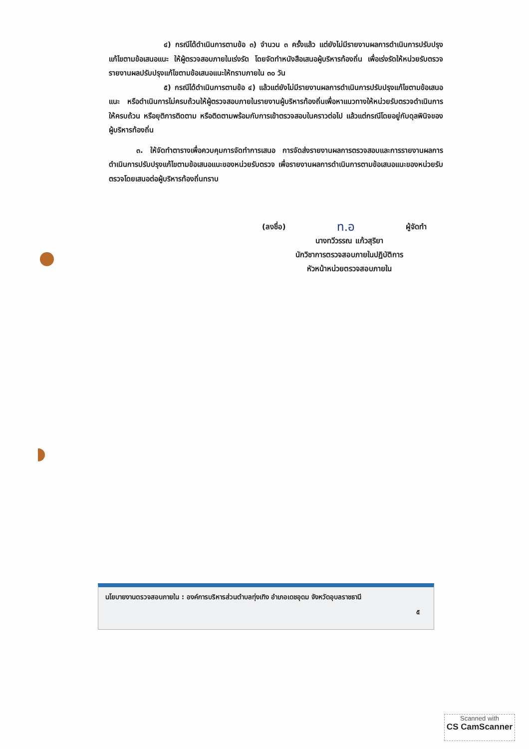๔) กรณีได้ดำเนินการตามข้อ ๓) จำนวน ๓ ครั้งแล้ว แต่ยังไม่มีรายงานผลการดำเนินการปรับปรุงแก้ไขตามข้อเสนอแนะ ให้ผู้ตรวจสอบภายในเร่งรัด โดยจัดทำหนังสือเสนอผู้บริหารท้องถิ่น เพื่อเร่งรัดให้หน่วยรับตรวจรายงานผลปรับปรุงแก้ไขตามข้อเสนอแนะให้ทราบภายใน ๓๐ วัน
๕) กรณีได้ดำเนินการตามข้อ ๔) แล้วแต่ยังไม่มีรายงานผลการดำเนินการปรับปรุงแก้ไขตามข้อเสนอแนะ หรือดำเนินการไม่ครบถ้วนให้ผู้ตรวจสอบภายในรายงานผู้บริหารท้องถิ่นเพื่อหาแนวทางให้หน่วยรับตรวจดำเนินการให้ครบถ้วน หรือยุติการติดตาม หรือติดตามพร้อมกับการเข้าตรวจสอบในคราวต่อไป แล้วแต่กรณีโดยอยู่กับดุลพินิจของผู้บริหารท้องถิ่น
๓. ให้จัดทำตารางเพื่อควบคุมการจัดทำการเสนอ การจัดส่งรายงานผลการตรวจสอบและการรายงานผลการดำเนินการปรับปรุงแก้ไขตามข้อเสนอแนะของหน่วยรับตรวจ เพื่อรายงานผลการดำเนินการตามข้อเสนอแนะของหน่วยรับตรวจโดยเสนอต่อผู้บริหารท้องถิ่นทราบ
(ลงชื่อ) ท.อ ผู้จัดทำ
นางทวีวรรณ แก้วสุริยา
นักวิชาการตรวจสอบภายในปฏิบัติการ
หัวหน้าหน่วยตรวจสอบภายใน
นโยบายงานตรวจสอบภายใน : องค์การบริหารส่วนตำบลทุ่งเทิง อำเภอเดชอุดม จังหวัดอุบลราชธานี
๕
Scanned with
CS CamScanner